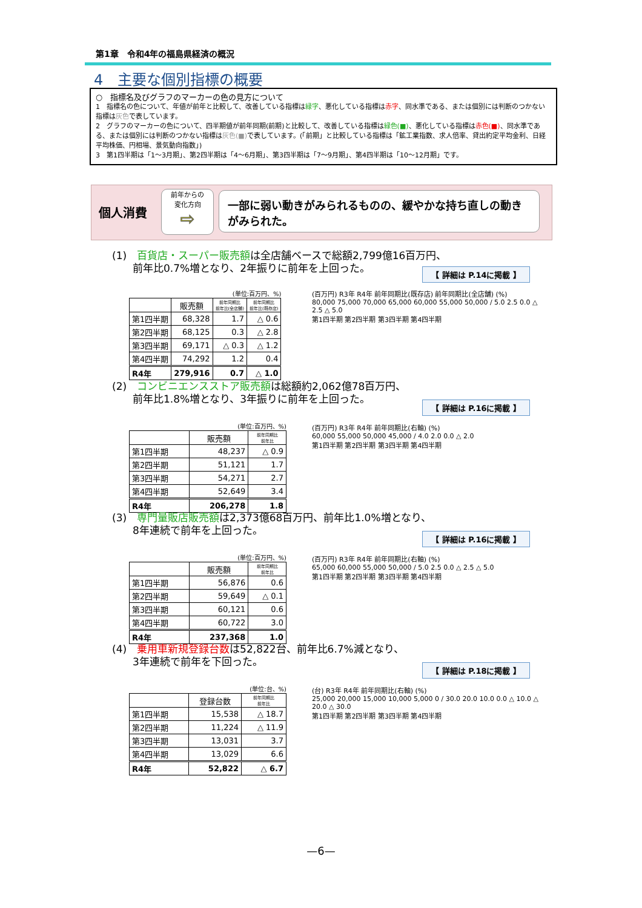第1章　令和4年の福島県経済の概況
4　主要な個別指標の概要
○　指標名及びグラフのマーカーの色の見方について
1　指標名の色について、年値が前年と比較して、改善している指標は緑字、悪化している指標は赤字、同水準である、または個別には判断のつかない指標は灰色で表しています。
2　グラフのマーカーの色について、四半期値が前年同期(前期)と比較して、改善している指標は緑色(■)、悪化している指標は赤色(■)、同水準である、または個別には判断のつかない指標は灰色(■) で表しています。(「前期」と比較している指標は「鉱工業指数、求人倍率、貸出約定平均金利、日経平均株価、円相場、景気動向指数」)
3　第1四半期は「1～3月期」、第2四半期は「4～6月期」、第3四半期は「7～9月期」、第4四半期は「10～12月期」です。
個人消費
前年からの
変化方向
⇨
一部に弱い動きがみられるものの、緩やかな持ち直しの動きがみられた。
(1)　百貨店・スーパー販売額は全店舗ベースで総額2,799億16百万円、
　　前年比0.7%増となり、2年振りに前年を上回った。
【 詳細は P.14に掲載 】
(単位:百万円、%)
| | 販売額 | 前年同期比 前年比(全店舗) | 前年同期比 前年比(既存店) |
| --- | --- | --- | --- |
| 第1四半期 | 68,328 | 1.7 | △ 0.6 |
| 第2四半期 | 68,125 | 0.3 | △ 2.8 |
| 第3四半期 | 69,171 | △ 0.3 | △ 1.2 |
| 第4四半期 | 74,292 | 1.2 | 0.4 |
| R4年 | 279,916 | 0.7 | △ 1.0 |
(百万円) R3年 R4年 前年同期比(既存店) 前年同期比(全店舗) (%)
80,000 75,000 70,000 65,000 60,000 55,000 50,000 / 5.0 2.5 0.0 △ 2.5 △ 5.0
第1四半期 第2四半期 第3四半期 第4四半期
(2)　コンビニエンスストア販売額は総額約2,062億78百万円、
　　前年比1.8%増となり、3年振りに前年を上回った。
【 詳細は P.16に掲載 】
(単位:百万円、%)
| | 販売額 | 前年同期比 前年比 |
| --- | --- | --- |
| 第1四半期 | 48,237 | △ 0.9 |
| 第2四半期 | 51,121 | 1.7 |
| 第3四半期 | 54,271 | 2.7 |
| 第4四半期 | 52,649 | 3.4 |
| R4年 | 206,278 | 1.8 |
(百万円) R3年 R4年 前年同期比(右軸) (%)
60,000 55,000 50,000 45,000 / 4.0 2.0 0.0 △ 2.0
第1四半期 第2四半期 第3四半期 第4四半期
(3)　専門量販店販売額は2,373億68百万円、前年比1.0%増となり、
　　8年連続で前年を上回った。
【 詳細は P.16に掲載 】
(単位:百万円、%)
| | 販売額 | 前年同期比 前年比 |
| --- | --- | --- |
| 第1四半期 | 56,876 | 0.6 |
| 第2四半期 | 59,649 | △ 0.1 |
| 第3四半期 | 60,121 | 0.6 |
| 第4四半期 | 60,722 | 3.0 |
| R4年 | 237,368 | 1.0 |
(百万円) R3年 R4年 前年同期比(右軸) (%)
65,000 60,000 55,000 50,000 / 5.0 2.5 0.0 △ 2.5 △ 5.0
第1四半期 第2四半期 第3四半期 第4四半期
(4)　乗用車新規登録台数は52,822台、前年比6.7%減となり、
　　3年連続で前年を下回った。
【 詳細は P.18に掲載 】
(単位:台、%)
| | 登録台数 | 前年同期比 前年比 |
| --- | --- | --- |
| 第1四半期 | 15,538 | △ 18.7 |
| 第2四半期 | 11,224 | △ 11.9 |
| 第3四半期 | 13,031 | 3.7 |
| 第4四半期 | 13,029 | 6.6 |
| R4年 | 52,822 | △ 6.7 |
(台) R3年 R4年 前年同期比(右軸) (%)
25,000 20,000 15,000 10,000 5,000 0 / 30.0 20.0 10.0 0.0 △ 10.0 △ 20.0 △ 30.0
第1四半期 第2四半期 第3四半期 第4四半期
—6—